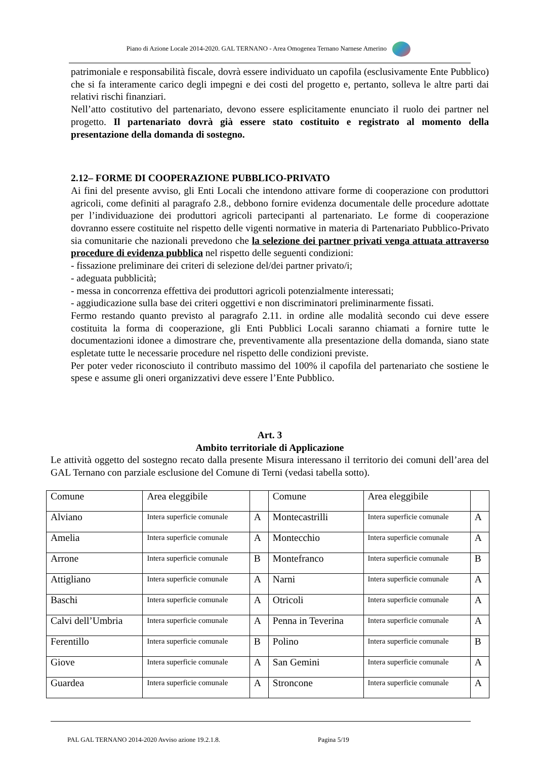Piano di Azione Locale 2014-2020. GAL TERNANO - Area Omogenea Ternano Narnese Amerino
patrimoniale e responsabilità fiscale, dovrà essere individuato un capofila (esclusivamente Ente Pubblico) che si fa interamente carico degli impegni e dei costi del progetto e, pertanto, solleva le altre parti dai relativi rischi finanziari.
Nell’atto costitutivo del partenariato, devono essere esplicitamente enunciato il ruolo dei partner nel progetto. Il partenariato dovrà già essere stato costituito e registrato al momento della presentazione della domanda di sostegno.
2.12– FORME DI COOPERAZIONE PUBBLICO-PRIVATO
Ai fini del presente avviso, gli Enti Locali che intendono attivare forme di cooperazione con produttori agricoli, come definiti al paragrafo 2.8., debbono fornire evidenza documentale delle procedure adottate per l’individuazione dei produttori agricoli partecipanti al partenariato. Le forme di cooperazione dovranno essere costituite nel rispetto delle vigenti normative in materia di Partenariato Pubblico-Privato sia comunitarie che nazionali prevedono che la selezione dei partner privati venga attuata attraverso procedure di evidenza pubblica nel rispetto delle seguenti condizioni:
- fissazione preliminare dei criteri di selezione del/dei partner privato/i;
- adeguata pubblicità;
- messa in concorrenza effettiva dei produttori agricoli potenzialmente interessati;
- aggiudicazione sulla base dei criteri oggettivi e non discriminatori preliminarmente fissati.
Fermo restando quanto previsto al paragrafo 2.11. in ordine alle modalità secondo cui deve essere costituita la forma di cooperazione, gli Enti Pubblici Locali saranno chiamati a fornire tutte le documentazioni idonee a dimostrare che, preventivamente alla presentazione della domanda, siano state espletate tutte le necessarie procedure nel rispetto delle condizioni previste.
Per poter veder riconosciuto il contributo massimo del 100% il capofila del partenariato che sostiene le spese e assume gli oneri organizzativi deve essere l’Ente Pubblico.
Art. 3
Ambito territoriale di Applicazione
Le attività oggetto del sostegno recato dalla presente Misura interessano il territorio dei comuni dell’area del GAL Ternano con parziale esclusione del Comune di Terni (vedasi tabella sotto).
| Comune | Area eleggibile | | Comune | Area eleggibile | |
| Alviano | Intera superficie comunale | A | Montecastrilli | Intera superficie comunale | A |
| Amelia | Intera superficie comunale | A | Montecchio | Intera superficie comunale | A |
| Arrone | Intera superficie comunale | B | Montefranco | Intera superficie comunale | B |
| Attigliano | Intera superficie comunale | A | Narni | Intera superficie comunale | A |
| Baschi | Intera superficie comunale | A | Otricoli | Intera superficie comunale | A |
| Calvi dell’Umbria | Intera superficie comunale | A | Penna in Teverina | Intera superficie comunale | A |
| Ferentillo | Intera superficie comunale | B | Polino | Intera superficie comunale | B |
| Giove | Intera superficie comunale | A | San Gemini | Intera superficie comunale | A |
| Guardea | Intera superficie comunale | A | Stroncone | Intera superficie comunale | A |
PAL GAL TERNANO 2014-2020 Avviso azione 19.2.1.8.
Pagina 5/19